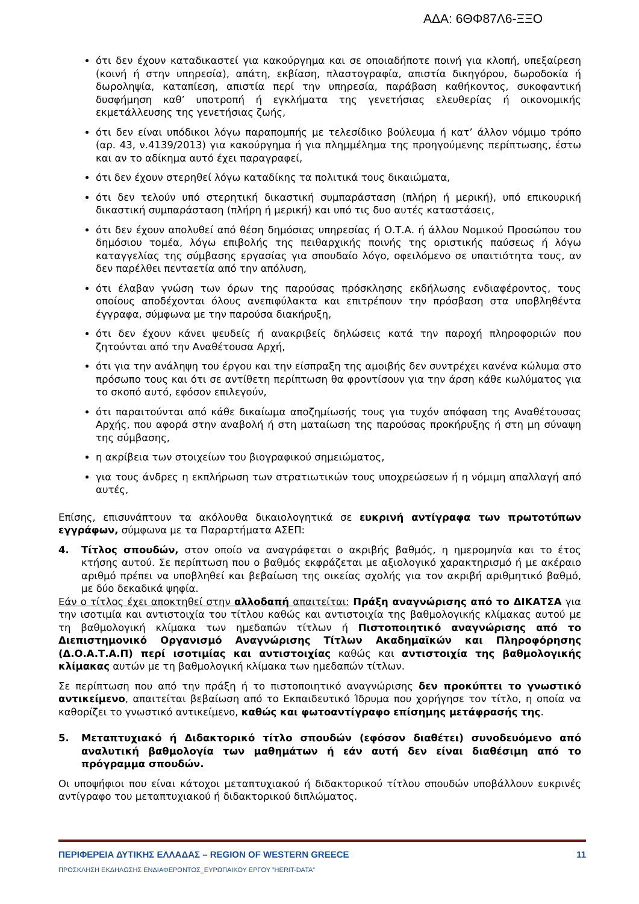ΑΔΑ: 6ΘΦ87Λ6-ΞΞΟ
ότι δεν έχουν καταδικαστεί για κακούργημα και σε οποιαδήποτε ποινή για κλοπή, υπεξαίρεση (κοινή ή στην υπηρεσία), απάτη, εκβίαση, πλαστογραφία, απιστία δικηγόρου, δωροδοκία ή δωροληψία, καταπίεση, απιστία περί την υπηρεσία, παράβαση καθήκοντος, συκοφαντική δυσφήμηση καθ’ υποτροπή ή εγκλήματα της γενετήσιας ελευθερίας ή οικονομικής εκμετάλλευσης της γενετήσιας ζωής,
ότι δεν είναι υπόδικοι λόγω παραπομπής με τελεσίδικο βούλευμα ή κατ’ άλλον νόμιμο τρόπο (αρ. 43, ν.4139/2013) για κακούργημα ή για πλημμέλημα της προηγούμενης περίπτωσης, έστω και αν το αδίκημα αυτό έχει παραγραφεί,
ότι δεν έχουν στερηθεί λόγω καταδίκης τα πολιτικά τους δικαιώματα,
ότι δεν τελούν υπό στερητική δικαστική συμπαράσταση (πλήρη ή μερική), υπό επικουρική δικαστική συμπαράσταση (πλήρη ή μερική) και υπό τις δυο αυτές καταστάσεις,
ότι δεν έχουν απολυθεί από θέση δημόσιας υπηρεσίας ή Ο.Τ.Α. ή άλλου Νομικού Προσώπου του δημόσιου τομέα, λόγω επιβολής της πειθαρχικής ποινής της οριστικής παύσεως ή λόγω καταγγελίας της σύμβασης εργασίας για σπουδαίο λόγο, οφειλόμενο σε υπαιτιότητα τους, αν δεν παρέλθει πενταετία από την απόλυση,
ότι έλαβαν γνώση των όρων της παρούσας πρόσκλησης εκδήλωσης ενδιαφέροντος, τους οποίους αποδέχονται όλους ανεπιφύλακτα και επιτρέπουν την πρόσβαση στα υποβληθέντα έγγραφα, σύμφωνα με την παρούσα διακήρυξη,
ότι δεν έχουν κάνει ψευδείς ή ανακριβείς δηλώσεις κατά την παροχή πληροφοριών που ζητούνται από την Αναθέτουσα Αρχή,
ότι για την ανάληψη του έργου και την είσπραξη της αμοιβής δεν συντρέχει κανένα κώλυμα στο πρόσωπο τους και ότι σε αντίθετη περίπτωση θα φροντίσουν για την άρση κάθε κωλύματος για το σκοπό αυτό, εφόσον επιλεγούν,
ότι παραιτούνται από κάθε δικαίωμα αποζημίωσής τους για τυχόν απόφαση της Αναθέτουσας Αρχής, που αφορά στην αναβολή ή στη ματαίωση της παρούσας προκήρυξης ή στη μη σύναψη της σύμβασης,
η ακρίβεια των στοιχείων του βιογραφικού σημειώματος,
για τους άνδρες η εκπλήρωση των στρατιωτικών τους υποχρεώσεων ή η νόμιμη απαλλαγή από αυτές,
Επίσης, επισυνάπτουν τα ακόλουθα δικαιολογητικά σε ευκρινή αντίγραφα των πρωτοτύπων εγγράφων, σύμφωνα με τα Παραρτήματα ΑΣΕΠ:
4. Τίτλος σπουδών, στον οποίο να αναγράφεται ο ακριβής βαθμός, η ημερομηνία και το έτος κτήσης αυτού. Σε περίπτωση που ο βαθμός εκφράζεται με αξιολογικό χαρακτηρισμό ή με ακέραιο αριθμό πρέπει να υποβληθεί και βεβαίωση της οικείας σχολής για τον ακριβή αριθμητικό βαθμό, με δύο δεκαδικά ψηφία.
Εάν ο τίτλος έχει αποκτηθεί στην αλλοδαπή απαιτείται: Πράξη αναγνώρισης από το ΔΙΚΑΤΣΑ για την ισοτιμία και αντιστοιχία του τίτλου καθώς και αντιστοιχία της βαθμολογικής κλίμακας αυτού με τη βαθμολογική κλίμακα των ημεδαπών τίτλων ή Πιστοποιητικό αναγνώρισης από το Διεπιστημονικό Οργανισμό Αναγνώρισης Τίτλων Ακαδημαϊκών και Πληροφόρησης (Δ.Ο.Α.Τ.Α.Π) περί ισοτιμίας και αντιστοιχίας καθώς και αντιστοιχία της βαθμολογικής κλίμακας αυτών με τη βαθμολογική κλίμακα των ημεδαπών τίτλων.
Σε περίπτωση που από την πράξη ή το πιστοποιητικό αναγνώρισης δεν προκύπτει το γνωστικό αντικείμενο, απαιτείται βεβαίωση από το Εκπαιδευτικό Ίδρυμα που χορήγησε τον τίτλο, η οποία να καθορίζει το γνωστικό αντικείμενο, καθώς και φωτοαντίγραφο επίσημης μετάφρασής της.
5. Μεταπτυχιακό ή Διδακτορικό τίτλο σπουδών (εφόσον διαθέτει) συνοδευόμενο από αναλυτική βαθμολογία των μαθημάτων ή εάν αυτή δεν είναι διαθέσιμη από το πρόγραμμα σπουδών.
Οι υποψήφιοι που είναι κάτοχοι μεταπτυχιακού ή διδακτορικού τίτλου σπουδών υποβάλλουν ευκρινές αντίγραφο του μεταπτυχιακού ή διδακτορικού διπλώματος.
ΠΕΡΙΦΕΡΕΙΑ ΔΥΤΙΚΗΣ ΕΛΛΑΔΑΣ – REGION OF WESTERN GREECE 11
ΠΡΟΣΚΛΗΣΗ ΕΚΔΗΛΩΣΗΣ ΕΝΔΙΑΦΕΡΟΝΤΟΣ_ΕΥΡΩΠΑΙΚΟΥ ΕΡΓΟΥ ”HERIT-DATA”